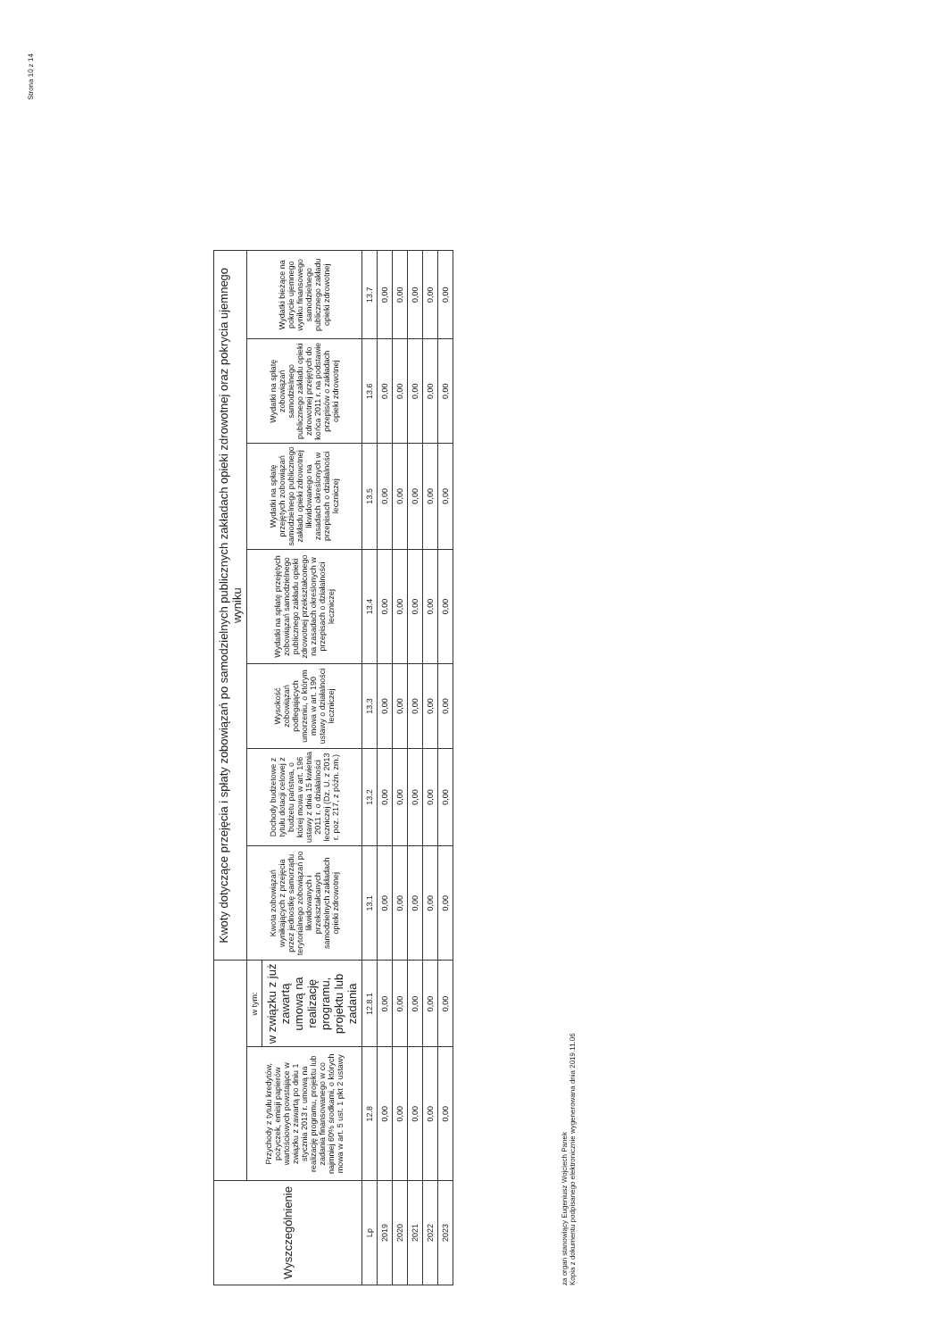Strona 10 z 14
| Wyszczególnienie | | | Kwoty dotyczące przejęcia i spłaty zobowiązań po samodzielnych publicznych zakładach opieki zdrowotnej oraz pokrycia ujemnego wyniku | | | | | | |
| --- | --- | --- | --- | --- | --- | --- | --- | --- | --- |
| | Przychody z tytułu kredytów, pożyczek, emisji papierów wartościowych powstające w związku z zawartą po dniu 1 stycznia 2013 r. umową na realizację programu, projektu lub zadania finansowanego w co najmniej 60% środkami, o których mowa w art. 5 ust. 1 pkt 2 ustawy | w tym: | Kwota zobowiązań wynikających z przejęcia przez jednostkę samorządu terytorialnego zobowiązań po likwidowanych i przekształcanych samodzielnych zakładach opieki zdrowotnej | Dochody budżetowe z tytułu dotacji celowej z budżetu państwa, o której mowa w art. 196 ustawy z dnia 15 kwietnia 2011 r. o działalności leczniczej (Dz. U. z 2013 r. poz. 217, z późn. zm.) | Wysokość zobowiązań podlegających umorzeniu, o którym mowa w art. 190 ustawy o działalności leczniczej | Wydatki na spłatę przejętych zobowiązań samodzielnego publicznego zakładu opieki zdrowotnej przekształconego na zasadach określonych w przepisach o działalności leczniczej | Wydatki na spłatę przejętych zobowiązań samodzielnego publicznego zakładu opieki zdrowotnej likwidowanego na zasadach określonych w przepisach o działalności leczniczej | Wydatki na spłatę zobowiązań samodzielnego publicznego zakładu opieki zdrowotnej przejętych do końca 2011 r. na podstawie przepisów o zakładach opieki zdrowotnej | Wydatki bieżące na pokrycie ujemnego wyniku finansowego samodzielnego publicznego zakładu opieki zdrowotnej |
| | | w związku z już zawartą umową na realizację programu, projektu lub zadania | | | | | | | |
| Lp | 12.8 | 12.8.1 | 13.1 | 13.2 | 13.3 | 13.4 | 13.5 | 13.6 | 13.7 |
| 2019 | 0,00 | 0,00 | 0,00 | 0,00 | 0,00 | 0,00 | 0,00 | 0,00 | 0,00 |
| 2020 | 0,00 | 0,00 | 0,00 | 0,00 | 0,00 | 0,00 | 0,00 | 0,00 | 0,00 |
| 2021 | 0,00 | 0,00 | 0,00 | 0,00 | 0,00 | 0,00 | 0,00 | 0,00 | 0,00 |
| 2022 | 0,00 | 0,00 | 0,00 | 0,00 | 0,00 | 0,00 | 0,00 | 0,00 | 0,00 |
| 2023 | 0,00 | 0,00 | 0,00 | 0,00 | 0,00 | 0,00 | 0,00 | 0,00 | 0,00 |
za organ stanowiący Eugeniusz Wojciech Panek
Kopia z dokumentu podpisanego elektronicznie wygenerowana dnia 2019.11.06